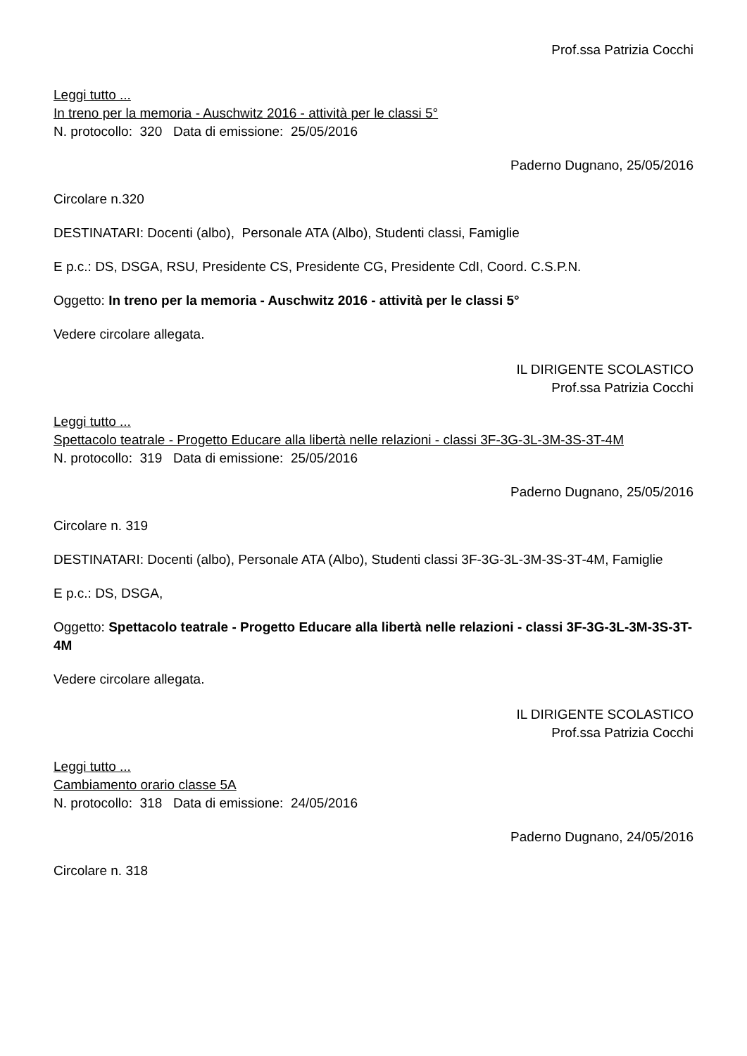Prof.ssa Patrizia Cocchi
Leggi tutto ...
In treno per la memoria - Auschwitz 2016 - attività per le classi 5°
N. protocollo: 320 Data di emissione: 25/05/2016
Paderno Dugnano, 25/05/2016
Circolare n.320
DESTINATARI: Docenti (albo), Personale ATA (Albo), Studenti classi, Famiglie
E p.c.: DS, DSGA, RSU, Presidente CS, Presidente CG, Presidente CdI, Coord. C.S.P.N.
Oggetto: In treno per la memoria - Auschwitz 2016 - attività per le classi 5°
Vedere circolare allegata.
IL DIRIGENTE SCOLASTICO
Prof.ssa Patrizia Cocchi
Leggi tutto ...
Spettacolo teatrale - Progetto Educare alla libertà nelle relazioni - classi 3F-3G-3L-3M-3S-3T-4M
N. protocollo: 319 Data di emissione: 25/05/2016
Paderno Dugnano, 25/05/2016
Circolare n. 319
DESTINATARI: Docenti (albo), Personale ATA (Albo), Studenti classi 3F-3G-3L-3M-3S-3T-4M, Famiglie
E p.c.: DS, DSGA,
Oggetto: Spettacolo teatrale - Progetto Educare alla libertà nelle relazioni - classi 3F-3G-3L-3M-3S-3T-4M
Vedere circolare allegata.
IL DIRIGENTE SCOLASTICO
Prof.ssa Patrizia Cocchi
Leggi tutto ...
Cambiamento orario classe 5A
N. protocollo: 318 Data di emissione: 24/05/2016
Paderno Dugnano, 24/05/2016
Circolare n. 318